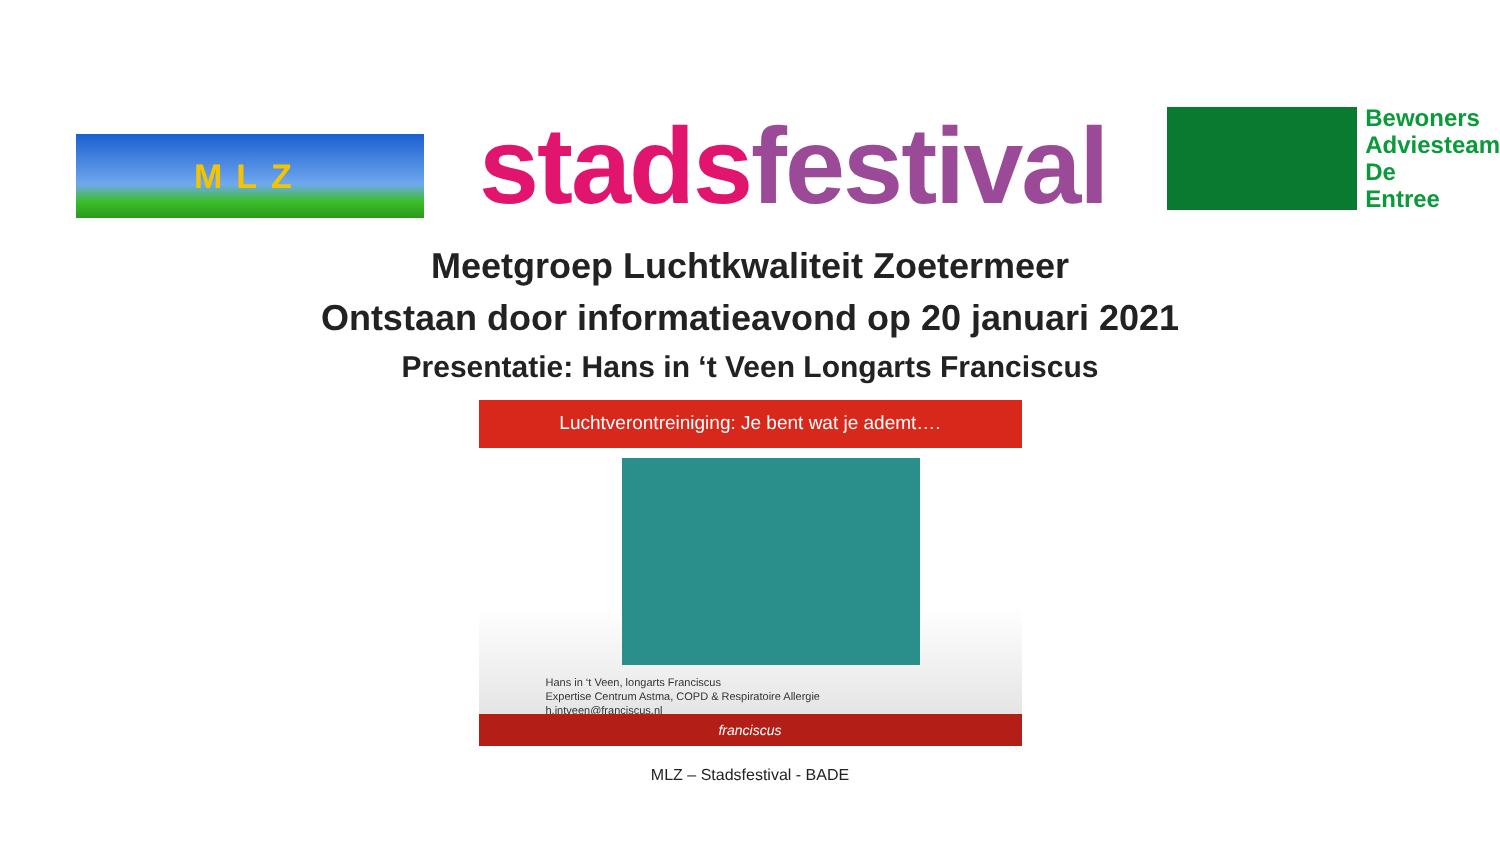MLZ
stads festival
Bewoners
Adviesteam
De
Entree
Meetgroep Luchtkwaliteit Zoetermeer
Ontstaan door informatieavond op 20 januari 2021
Presentatie: Hans in ‘t Veen Longarts Franciscus
Luchtverontreiniging: Je bent wat je ademt….
Hans in ‘t Veen, longarts Franciscus
Expertise Centrum Astma, COPD & Respiratoire Allergie
h.intveen@franciscus.nl
franciscus
MLZ – Stadsfestival - BADE